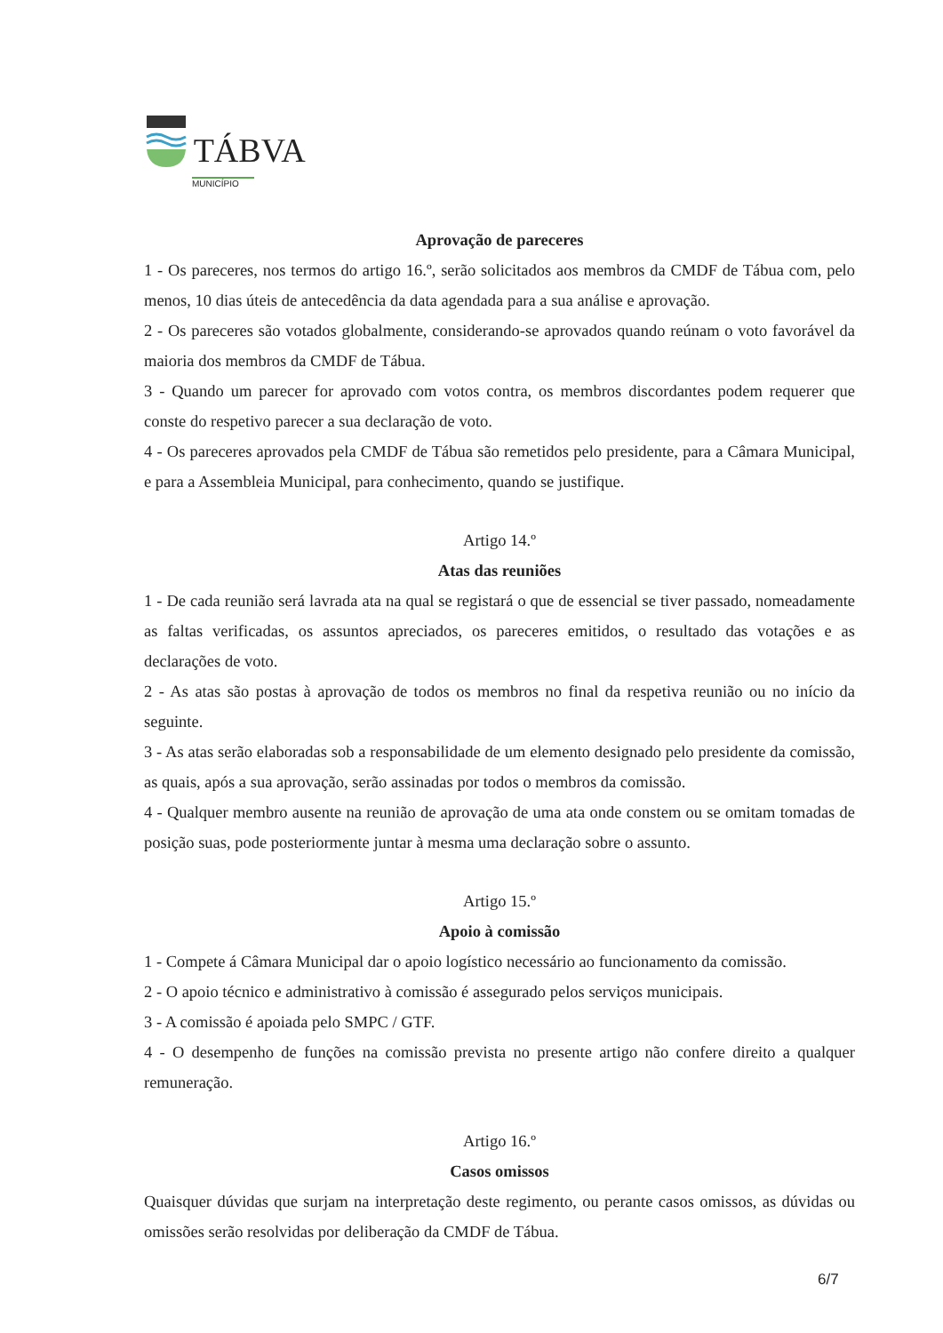TÁBVA
MUNICÍPIO
Aprovação de pareceres
1 - Os pareceres, nos termos do artigo 16.º, serão solicitados aos membros da CMDF de Tábua com, pelo menos, 10 dias úteis de antecedência da data agendada para a sua análise e aprovação.
2 - Os pareceres são votados globalmente, considerando-se aprovados quando reúnam o voto favorável da maioria dos membros da CMDF de Tábua.
3 - Quando um parecer for aprovado com votos contra, os membros discordantes podem requerer que conste do respetivo parecer a sua declaração de voto.
4 - Os pareceres aprovados pela CMDF de Tábua são remetidos pelo presidente, para a Câmara Municipal, e para a Assembleia Municipal, para conhecimento, quando se justifique.
Artigo 14.º
Atas das reuniões
1 - De cada reunião será lavrada ata na qual se registará o que de essencial se tiver passado, nomeadamente as faltas verificadas, os assuntos apreciados, os pareceres emitidos, o resultado das votações e as declarações de voto.
2 - As atas são postas à aprovação de todos os membros no final da respetiva reunião ou no início da seguinte.
3 - As atas serão elaboradas sob a responsabilidade de um elemento designado pelo presidente da comissão, as quais, após a sua aprovação, serão assinadas por todos o membros da comissão.
4 - Qualquer membro ausente na reunião de aprovação de uma ata onde constem ou se omitam tomadas de posição suas, pode posteriormente juntar à mesma uma declaração sobre o assunto.
Artigo 15.º
Apoio à comissão
1 - Compete á Câmara Municipal dar o apoio logístico necessário ao funcionamento da comissão.
2 - O apoio técnico e administrativo à comissão é assegurado pelos serviços municipais.
3 - A comissão é apoiada pelo SMPC / GTF.
4 - O desempenho de funções na comissão prevista no presente artigo não confere direito a qualquer remuneração.
Artigo 16.º
Casos omissos
Quaisquer dúvidas que surjam na interpretação deste regimento, ou perante casos omissos, as dúvidas ou omissões serão resolvidas por deliberação da CMDF de Tábua.
6/7